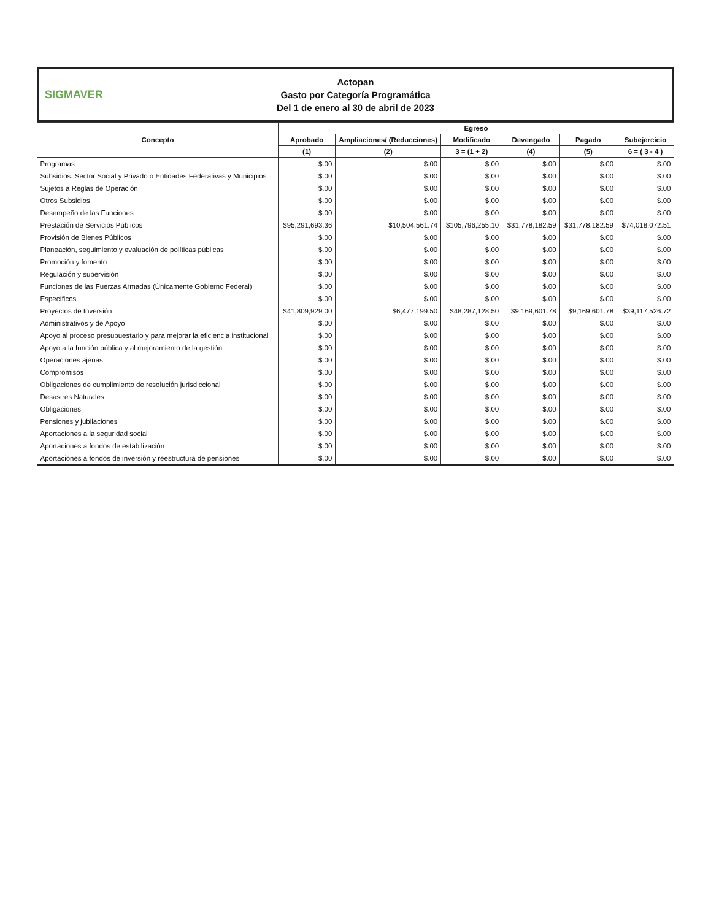SIGMAVER
Actopan
Gasto por Categoría Programática
Del 1 de enero al 30 de abril de 2023
| Concepto | Egreso | | | | | |
| --- | --- | --- | --- | --- | --- | --- |
| | Aprobado | Ampliaciones/ (Reducciones) | Modificado | Devengado | Pagado | Subejercicio |
| | (1) | (2) | 3 = (1 + 2) | (4) | (5) | 6 = ( 3 - 4 ) |
| Programas | $.00 | $.00 | $.00 | $.00 | $.00 | $.00 |
| Subsidios: Sector Social y Privado o Entidades Federativas y Municipios | $.00 | $.00 | $.00 | $.00 | $.00 | $.00 |
| Sujetos a Reglas de Operación | $.00 | $.00 | $.00 | $.00 | $.00 | $.00 |
| Otros Subsidios | $.00 | $.00 | $.00 | $.00 | $.00 | $.00 |
| Desempeño de las Funciones | $.00 | $.00 | $.00 | $.00 | $.00 | $.00 |
| Prestación de Servicios Públicos | $95,291,693.36 | $10,504,561.74 | $105,796,255.10 | $31,778,182.59 | $31,778,182.59 | $74,018,072.51 |
| Provisión de Bienes Públicos | $.00 | $.00 | $.00 | $.00 | $.00 | $.00 |
| Planeación, seguimiento y evaluación de políticas públicas | $.00 | $.00 | $.00 | $.00 | $.00 | $.00 |
| Promoción y fomento | $.00 | $.00 | $.00 | $.00 | $.00 | $.00 |
| Regulación y supervisión | $.00 | $.00 | $.00 | $.00 | $.00 | $.00 |
| Funciones de las Fuerzas Armadas (Únicamente Gobierno Federal) | $.00 | $.00 | $.00 | $.00 | $.00 | $.00 |
| Específicos | $.00 | $.00 | $.00 | $.00 | $.00 | $.00 |
| Proyectos de Inversión | $41,809,929.00 | $6,477,199.50 | $48,287,128.50 | $9,169,601.78 | $9,169,601.78 | $39,117,526.72 |
| Administrativos y de Apoyo | $.00 | $.00 | $.00 | $.00 | $.00 | $.00 |
| Apoyo al proceso presupuestario y para mejorar la eficiencia institucional | $.00 | $.00 | $.00 | $.00 | $.00 | $.00 |
| Apoyo a la función pública y al mejoramiento de la gestión | $.00 | $.00 | $.00 | $.00 | $.00 | $.00 |
| Operaciones ajenas | $.00 | $.00 | $.00 | $.00 | $.00 | $.00 |
| Compromisos | $.00 | $.00 | $.00 | $.00 | $.00 | $.00 |
| Obligaciones de cumplimiento de resolución jurisdiccional | $.00 | $.00 | $.00 | $.00 | $.00 | $.00 |
| Desastres Naturales | $.00 | $.00 | $.00 | $.00 | $.00 | $.00 |
| Obligaciones | $.00 | $.00 | $.00 | $.00 | $.00 | $.00 |
| Pensiones y jubilaciones | $.00 | $.00 | $.00 | $.00 | $.00 | $.00 |
| Aportaciones a la seguridad social | $.00 | $.00 | $.00 | $.00 | $.00 | $.00 |
| Aportaciones a fondos de estabilización | $.00 | $.00 | $.00 | $.00 | $.00 | $.00 |
| Aportaciones a fondos de inversión y reestructura de pensiones | $.00 | $.00 | $.00 | $.00 | $.00 | $.00 |